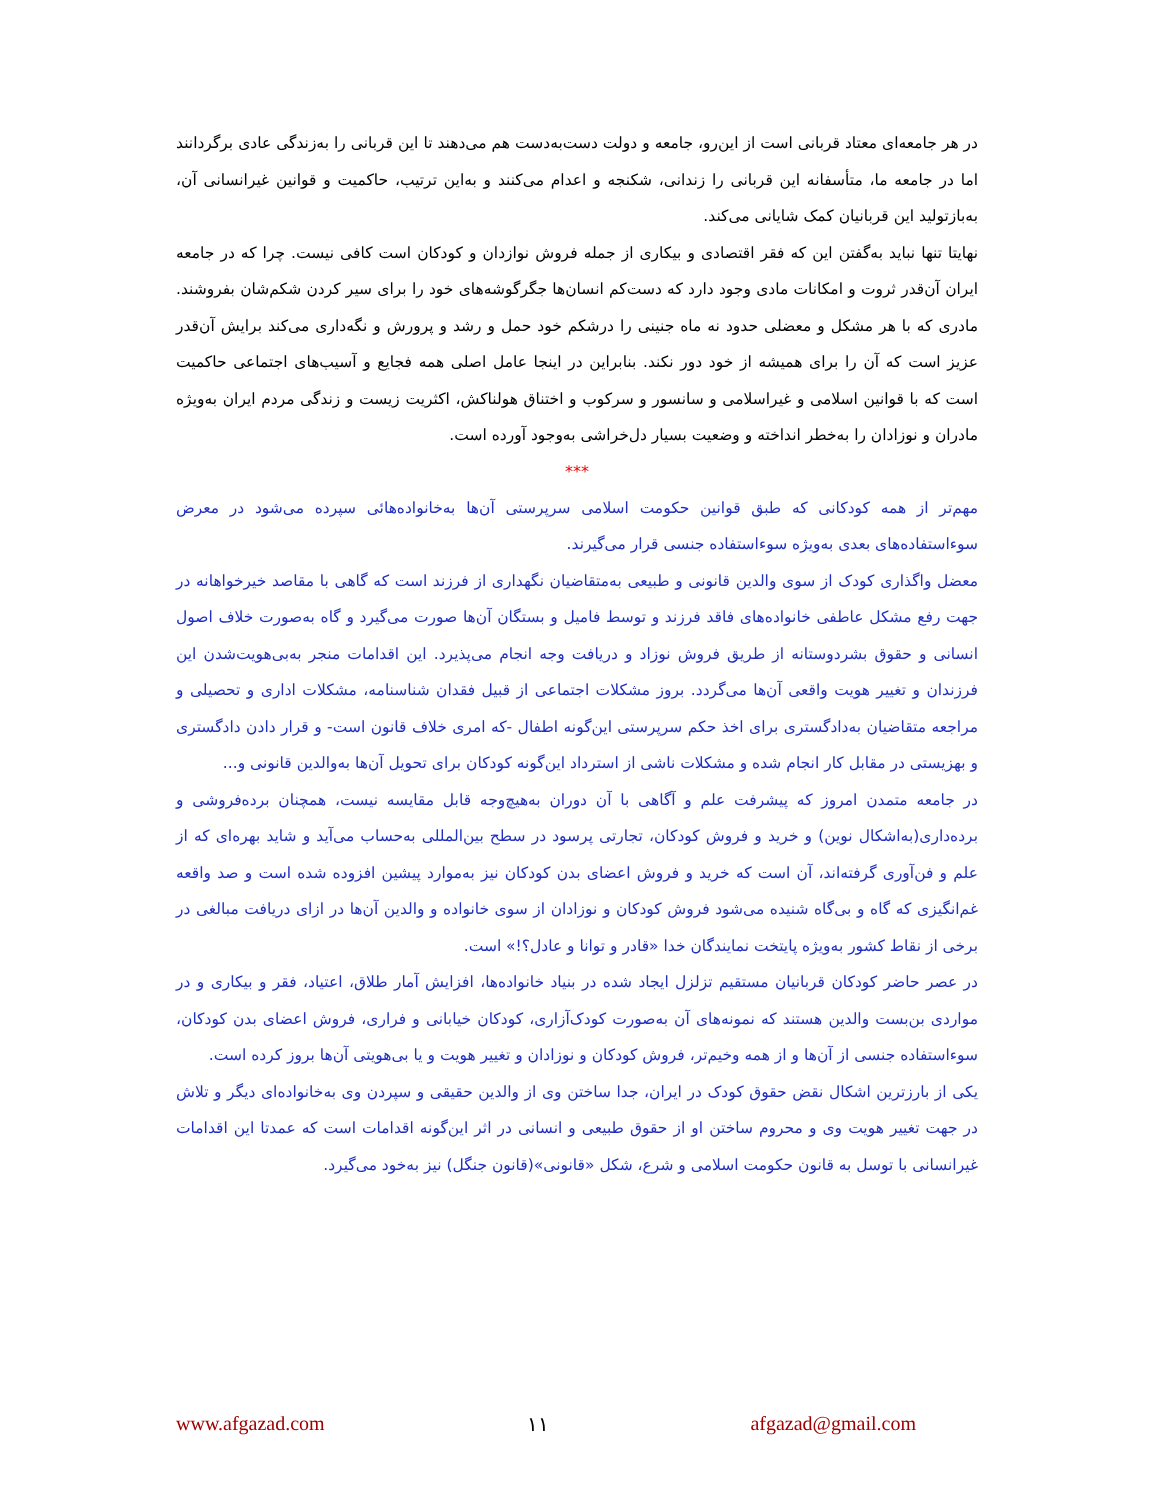در هر جامعه‌ای معتاد قربانی است از این‌رو، جامعه و دولت دست‌به‌دست هم می‌دهند تا این قربانی را به‌زندگی عادی برگردانند اما در جامعه ما، متأسفانه این قربانی را زندانی، شکنجه و اعدام می‌کنند و به‌این ترتیب، حاکمیت و قوانین غیرانسانی آن، به‌بازتولید این قربانیان کمک شایانی می‌کند.
نهایتا تنها نباید به‌گفتن این که فقر اقتصادی و بیکاری از جمله فروش نوازدان و کودکان است کافی نیست. چرا که در جامعه ایران آن‌قدر ثروت و امکانات مادی وجود دارد که دست‌کم انسان‌ها جگرگوشه‌های خود را برای سیر کردن شکم‌شان بفروشند. مادری که با هر مشکل و معضلی حدود نه ماه جنینی را درشکم خود حمل و رشد و پرورش و نگه‌داری می‌کند برایش آن‌قدر عزیز است که آن را برای همیشه از خود دور نکند. بنابراین در اینجا عامل اصلی همه فجایع و آسیب‌های اجتماعی حاکمیت است که با قوانین اسلامی و غیراسلامی و سانسور و سرکوب و اختناق هولناکش، اکثریت زیست و زندگی مردم ایران به‌ویژه مادران و نوزادان را به‌خطر انداخته و وضعیت بسیار دل‌خراشی به‌وجود آورده است.
***
مهم‌تر از همه کودکانی که طبق قوانین حکومت اسلامی سرپرستی آن‌ها به‌خانواده‌هائی سپرده می‌شود در معرض سوءاستفاده‌های بعدی به‌ویژه سوءاستفاده جنسی قرار می‌گیرند.
معضل واگذاری کودک از سوی والدین قانونی و طبیعی به‌متقاضیان نگهداری از فرزند است که گاهی با مقاصد خیرخواهانه در جهت رفع مشکل عاطفی خانواده‌های فاقد فرزند و توسط فامیل و بستگان آن‌ها صورت می‌گیرد و گاه به‌صورت خلاف اصول انسانی و حقوق بشردوستانه از طریق فروش نوزاد و دریافت وجه انجام می‌پذیرد. این اقدامات منجر به‌بی‌هویت‌شدن این فرزندان و تغییر هویت واقعی آن‌ها می‌گردد. بروز مشکلات اجتماعی از قبیل فقدان شناسنامه، مشکلات اداری و تحصیلی و مراجعه متقاضیان به‌دادگستری برای اخذ حکم سرپرستی این‌گونه اطفال -که امری خلاف قانون است- و قرار دادن دادگستری و بهزیستی در مقابل کار انجام شده و مشکلات ناشی از استرداد این‌گونه کودکان برای تحویل آن‌ها به‌والدین قانونی و...
در جامعه متمدن امروز که پیشرفت علم و آگاهی با آن دوران به‌هیچ‌وجه قابل مقایسه نیست، همچنان برده‌فروشی و برده‌داری(به‌اشکال نوین) و خرید و فروش کودکان، تجارتی پرسود در سطح بین‌المللی به‌حساب می‌آید و شاید بهره‌ای که از علم و فن‌آوری گرفته‌اند، آن است که خرید و فروش اعضای بدن کودکان نیز به‌موارد پیشین افزوده شده است و صد واقعه غم‌انگیزی که گاه و بی‌گاه شنیده می‌شود فروش کودکان و نوزادان از سوی خانواده و والدین آن‌ها در ازای دریافت مبالغی در برخی از نقاط کشور به‌ویژه پایتخت نمایندگان خدا «قادر و توانا و عادل؟!» است.
در عصر حاضر کودکان قربانیان مستقیم تزلزل ایجاد شده در بنیاد خانواده‌ها، افزایش آمار طلاق، اعتیاد، فقر و بیکاری و در مواردی بن‌بست والدین هستند که نمونه‌های آن به‌صورت کودک‌آزاری، کودکان خیابانی و فراری، فروش اعضای بدن کودکان، سوءاستفاده جنسی از آن‌ها و از همه وخیم‌تر، فروش کودکان و نوزادان و تغییر هویت و یا بی‌هویتی آن‌ها بروز کرده است.
یکی از بارزترین اشکال نقض حقوق کودک در ایران، جدا ساختن وی از والدین حقیقی و سپردن وی به‌خانواده‌ای دیگر و تلاش در جهت تغییر هویت وی و محروم ساختن او از حقوق طبیعی و انسانی در اثر این‌گونه اقدامات است که عمدتا این اقدامات غیرانسانی با توسل به قانون حکومت اسلامی و شرع، شکل «قانونی»(قانون جنگل) نیز به‌خود می‌گیرد.
www.afgazad.com ۱۱ afgazad@gmail.com